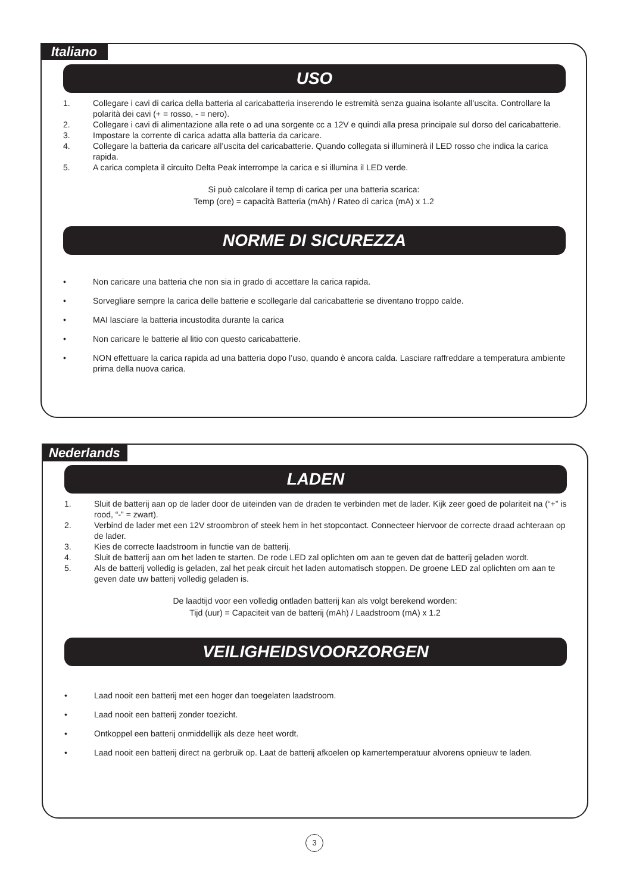Italiano
USO
1. Collegare i cavi di carica della batteria al caricabatteria inserendo le estremità senza guaina isolante all’uscita. Controllare la polarità dei cavi (+ = rosso, - = nero).
2. Collegare i cavi di alimentazione alla rete o ad una sorgente cc a 12V e quindi alla presa principale sul dorso del caricabatterie.
3. Impostare la corrente di carica adatta alla batteria da caricare.
4. Collegare la batteria da caricare all’uscita del caricabatterie. Quando collegata si illuminerà il LED rosso che indica la carica rapida.
5. A carica completa il circuito Delta Peak interrompe la carica e si illumina il LED verde.
Si può calcolare il temp di carica per una batteria scarica:
Temp (ore) = capacità Batteria (mAh) / Rateo di carica (mA) x 1.2
NORME DI SICUREZZA
• Non caricare una batteria che non sia in grado di accettare la carica rapida.
• Sorvegliare sempre la carica delle batterie e scollegarle dal caricabatterie se diventano troppo calde.
• MAI lasciare la batteria incustodita durante la carica
• Non caricare le batterie al litio con questo caricabatterie.
• NON effettuare la carica rapida ad una batteria dopo l’uso, quando è ancora calda. Lasciare raffreddare a temperatura ambiente prima della nuova carica.
Nederlands
LADEN
1. Sluit de batterij aan op de lader door de uiteinden van de draden te verbinden met de lader. Kijk zeer goed de polariteit na (“+” is rood, “-” = zwart).
2. Verbind de lader met een 12V stroombron of steek hem in het stopcontact. Connecteer hiervoor de correcte draad achteraan op de lader.
3. Kies de correcte laadstroom in functie van de batterij.
4. Sluit de batterij aan om het laden te starten. De rode LED zal oplichten om aan te geven dat de batterij geladen wordt.
5. Als de batterij volledig is geladen, zal het peak circuit het laden automatisch stoppen. De groene LED zal oplichten om aan te geven date uw batterij volledig geladen is.
De laadtijd voor een volledig ontladen batterij kan als volgt berekend worden:
Tijd (uur) = Capaciteit van de batterij (mAh) / Laadstroom (mA) x 1.2
VEILIGHEIDSVOORZORGEN
• Laad nooit een batterij met een hoger dan toegelaten laadstroom.
• Laad nooit een batterij zonder toezicht.
• Ontkoppel een batterij onmiddellijk als deze heet wordt.
• Laad nooit een batterij direct na gerbruik op. Laat de batterij afkoelen op kamertemperatuur alvorens opnieuw te laden.
3